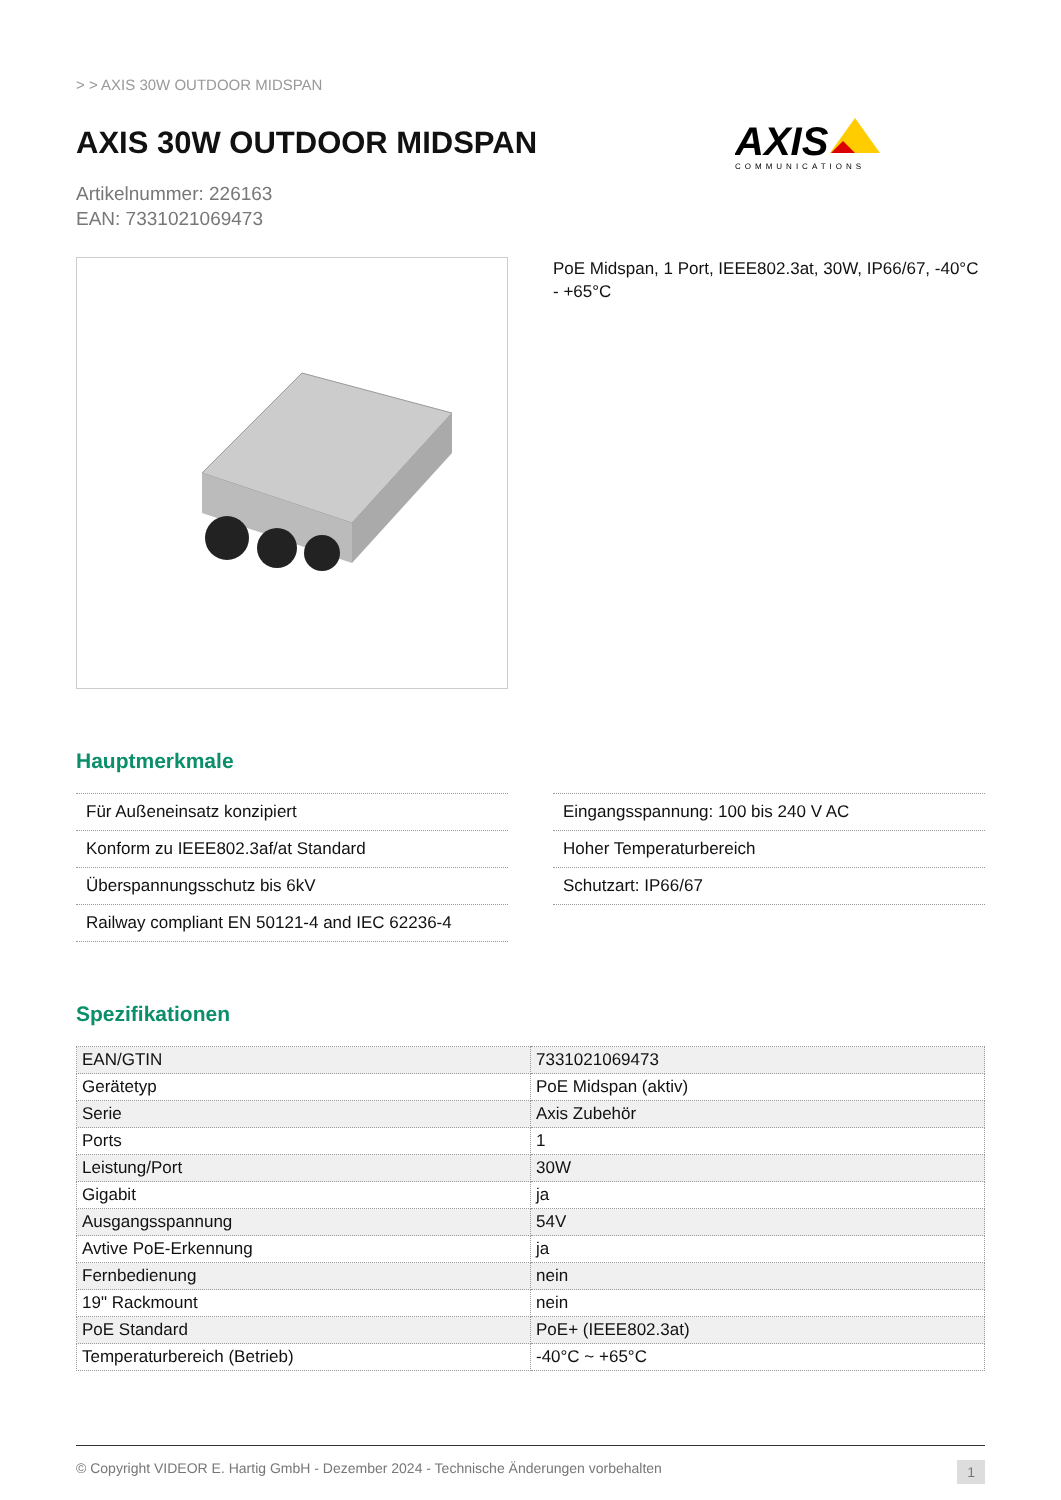> > AXIS 30W OUTDOOR MIDSPAN
AXIS 30W OUTDOOR MIDSPAN
Artikelnummer: 226163
EAN: 7331021069473
AXIS
COMMUNICATIONS
PoE Midspan, 1 Port, IEEE802.3at, 30W, IP66/67, -40°C - +65°C
Hauptmerkmale
Für Außeneinsatz konzipiert
Konform zu IEEE802.3af/at Standard
Überspannungsschutz bis 6kV
Railway compliant EN 50121-4 and IEC 62236-4
Eingangsspannung: 100 bis 240 V AC
Hoher Temperaturbereich
Schutzart: IP66/67
Spezifikationen
| EAN/GTIN | 7331021069473 |
| Gerätetyp | PoE Midspan (aktiv) |
| Serie | Axis Zubehör |
| Ports | 1 |
| Leistung/Port | 30W |
| Gigabit | ja |
| Ausgangsspannung | 54V |
| Avtive PoE-Erkennung | ja |
| Fernbedienung | nein |
| 19" Rackmount | nein |
| PoE Standard | PoE+ (IEEE802.3at) |
| Temperaturbereich (Betrieb) | -40°C ~ +65°C |
© Copyright VIDEOR E. Hartig GmbH - Dezember 2024 - Technische Änderungen vorbehalten 1